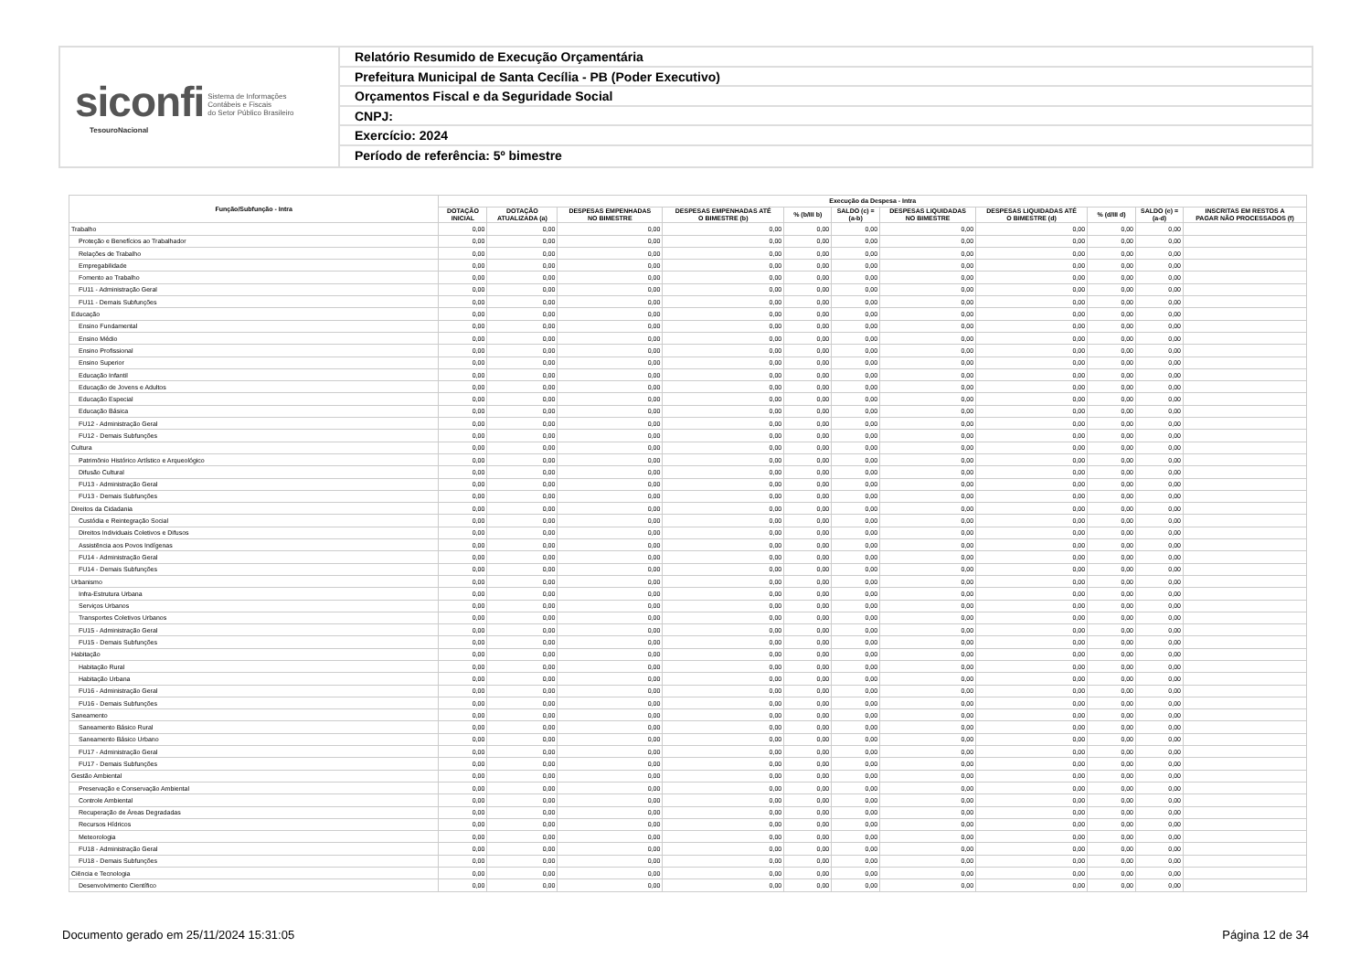siconfi Sistema de Informações
Contábeis e Fiscais
do Setor Público Brasileiro
TesouroNacional
Relatório Resumido de Execução Orçamentária
Prefeitura Municipal de Santa Cecília - PB (Poder Executivo)
Orçamentos Fiscal e da Seguridade Social
CNPJ:
Exercício: 2024
Período de referência: 5º bimestre
| Função/Subfunção - Intra | Execução da Despesa - Intra | | | | | | | | | | |
| --- | --- | --- | --- | --- | --- | --- | --- | --- | --- | --- | --- |
| | DOTAÇÃO INICIAL | DOTAÇÃO ATUALIZADA (a) | DESPESAS EMPENHADAS NO BIMESTRE | DESPESAS EMPENHADAS ATÉ O BIMESTRE (b) | % (b/III b) | SALDO (c) = (a-b) | DESPESAS LIQUIDADAS NO BIMESTRE | DESPESAS LIQUIDADAS ATÉ O BIMESTRE (d) | % (d/III d) | SALDO (e) = (a-d) | INSCRITAS EM RESTOS A PAGAR NÃO PROCESSADOS (f) |
| Trabalho | 0,00 | 0,00 | 0,00 | 0,00 | 0,00 | 0,00 | 0,00 | 0,00 | 0,00 | 0,00 | |
| Proteção e Benefícios ao Trabalhador | 0,00 | 0,00 | 0,00 | 0,00 | 0,00 | 0,00 | 0,00 | 0,00 | 0,00 | 0,00 | |
| Relações de Trabalho | 0,00 | 0,00 | 0,00 | 0,00 | 0,00 | 0,00 | 0,00 | 0,00 | 0,00 | 0,00 | |
| Empregabilidade | 0,00 | 0,00 | 0,00 | 0,00 | 0,00 | 0,00 | 0,00 | 0,00 | 0,00 | 0,00 | |
| Fomento ao Trabalho | 0,00 | 0,00 | 0,00 | 0,00 | 0,00 | 0,00 | 0,00 | 0,00 | 0,00 | 0,00 | |
| FU11 - Administração Geral | 0,00 | 0,00 | 0,00 | 0,00 | 0,00 | 0,00 | 0,00 | 0,00 | 0,00 | 0,00 | |
| FU11 - Demais Subfunções | 0,00 | 0,00 | 0,00 | 0,00 | 0,00 | 0,00 | 0,00 | 0,00 | 0,00 | 0,00 | |
| Educação | 0,00 | 0,00 | 0,00 | 0,00 | 0,00 | 0,00 | 0,00 | 0,00 | 0,00 | 0,00 | |
| Ensino Fundamental | 0,00 | 0,00 | 0,00 | 0,00 | 0,00 | 0,00 | 0,00 | 0,00 | 0,00 | 0,00 | |
| Ensino Médio | 0,00 | 0,00 | 0,00 | 0,00 | 0,00 | 0,00 | 0,00 | 0,00 | 0,00 | 0,00 | |
| Ensino Profissional | 0,00 | 0,00 | 0,00 | 0,00 | 0,00 | 0,00 | 0,00 | 0,00 | 0,00 | 0,00 | |
| Ensino Superior | 0,00 | 0,00 | 0,00 | 0,00 | 0,00 | 0,00 | 0,00 | 0,00 | 0,00 | 0,00 | |
| Educação Infantil | 0,00 | 0,00 | 0,00 | 0,00 | 0,00 | 0,00 | 0,00 | 0,00 | 0,00 | 0,00 | |
| Educação de Jovens e Adultos | 0,00 | 0,00 | 0,00 | 0,00 | 0,00 | 0,00 | 0,00 | 0,00 | 0,00 | 0,00 | |
| Educação Especial | 0,00 | 0,00 | 0,00 | 0,00 | 0,00 | 0,00 | 0,00 | 0,00 | 0,00 | 0,00 | |
| Educação Básica | 0,00 | 0,00 | 0,00 | 0,00 | 0,00 | 0,00 | 0,00 | 0,00 | 0,00 | 0,00 | |
| FU12 - Administração Geral | 0,00 | 0,00 | 0,00 | 0,00 | 0,00 | 0,00 | 0,00 | 0,00 | 0,00 | 0,00 | |
| FU12 - Demais Subfunções | 0,00 | 0,00 | 0,00 | 0,00 | 0,00 | 0,00 | 0,00 | 0,00 | 0,00 | 0,00 | |
| Cultura | 0,00 | 0,00 | 0,00 | 0,00 | 0,00 | 0,00 | 0,00 | 0,00 | 0,00 | 0,00 | |
| Patrimônio Histórico Artístico e Arqueológico | 0,00 | 0,00 | 0,00 | 0,00 | 0,00 | 0,00 | 0,00 | 0,00 | 0,00 | 0,00 | |
| Difusão Cultural | 0,00 | 0,00 | 0,00 | 0,00 | 0,00 | 0,00 | 0,00 | 0,00 | 0,00 | 0,00 | |
| FU13 - Administração Geral | 0,00 | 0,00 | 0,00 | 0,00 | 0,00 | 0,00 | 0,00 | 0,00 | 0,00 | 0,00 | |
| FU13 - Demais Subfunções | 0,00 | 0,00 | 0,00 | 0,00 | 0,00 | 0,00 | 0,00 | 0,00 | 0,00 | 0,00 | |
| Direitos da Cidadania | 0,00 | 0,00 | 0,00 | 0,00 | 0,00 | 0,00 | 0,00 | 0,00 | 0,00 | 0,00 | |
| Custódia e Reintegração Social | 0,00 | 0,00 | 0,00 | 0,00 | 0,00 | 0,00 | 0,00 | 0,00 | 0,00 | 0,00 | |
| Direitos Individuais Coletivos e Difusos | 0,00 | 0,00 | 0,00 | 0,00 | 0,00 | 0,00 | 0,00 | 0,00 | 0,00 | 0,00 | |
| Assistência aos Povos Indígenas | 0,00 | 0,00 | 0,00 | 0,00 | 0,00 | 0,00 | 0,00 | 0,00 | 0,00 | 0,00 | |
| FU14 - Administração Geral | 0,00 | 0,00 | 0,00 | 0,00 | 0,00 | 0,00 | 0,00 | 0,00 | 0,00 | 0,00 | |
| FU14 - Demais Subfunções | 0,00 | 0,00 | 0,00 | 0,00 | 0,00 | 0,00 | 0,00 | 0,00 | 0,00 | 0,00 | |
| Urbanismo | 0,00 | 0,00 | 0,00 | 0,00 | 0,00 | 0,00 | 0,00 | 0,00 | 0,00 | 0,00 | |
| Infra-Estrutura Urbana | 0,00 | 0,00 | 0,00 | 0,00 | 0,00 | 0,00 | 0,00 | 0,00 | 0,00 | 0,00 | |
| Serviços Urbanos | 0,00 | 0,00 | 0,00 | 0,00 | 0,00 | 0,00 | 0,00 | 0,00 | 0,00 | 0,00 | |
| Transportes Coletivos Urbanos | 0,00 | 0,00 | 0,00 | 0,00 | 0,00 | 0,00 | 0,00 | 0,00 | 0,00 | 0,00 | |
| FU15 - Administração Geral | 0,00 | 0,00 | 0,00 | 0,00 | 0,00 | 0,00 | 0,00 | 0,00 | 0,00 | 0,00 | |
| FU15 - Demais Subfunções | 0,00 | 0,00 | 0,00 | 0,00 | 0,00 | 0,00 | 0,00 | 0,00 | 0,00 | 0,00 | |
| Habitação | 0,00 | 0,00 | 0,00 | 0,00 | 0,00 | 0,00 | 0,00 | 0,00 | 0,00 | 0,00 | |
| Habitação Rural | 0,00 | 0,00 | 0,00 | 0,00 | 0,00 | 0,00 | 0,00 | 0,00 | 0,00 | 0,00 | |
| Habitação Urbana | 0,00 | 0,00 | 0,00 | 0,00 | 0,00 | 0,00 | 0,00 | 0,00 | 0,00 | 0,00 | |
| FU16 - Administração Geral | 0,00 | 0,00 | 0,00 | 0,00 | 0,00 | 0,00 | 0,00 | 0,00 | 0,00 | 0,00 | |
| FU16 - Demais Subfunções | 0,00 | 0,00 | 0,00 | 0,00 | 0,00 | 0,00 | 0,00 | 0,00 | 0,00 | 0,00 | |
| Saneamento | 0,00 | 0,00 | 0,00 | 0,00 | 0,00 | 0,00 | 0,00 | 0,00 | 0,00 | 0,00 | |
| Saneamento Básico Rural | 0,00 | 0,00 | 0,00 | 0,00 | 0,00 | 0,00 | 0,00 | 0,00 | 0,00 | 0,00 | |
| Saneamento Básico Urbano | 0,00 | 0,00 | 0,00 | 0,00 | 0,00 | 0,00 | 0,00 | 0,00 | 0,00 | 0,00 | |
| FU17 - Administração Geral | 0,00 | 0,00 | 0,00 | 0,00 | 0,00 | 0,00 | 0,00 | 0,00 | 0,00 | 0,00 | |
| FU17 - Demais Subfunções | 0,00 | 0,00 | 0,00 | 0,00 | 0,00 | 0,00 | 0,00 | 0,00 | 0,00 | 0,00 | |
| Gestão Ambiental | 0,00 | 0,00 | 0,00 | 0,00 | 0,00 | 0,00 | 0,00 | 0,00 | 0,00 | 0,00 | |
| Preservação e Conservação Ambiental | 0,00 | 0,00 | 0,00 | 0,00 | 0,00 | 0,00 | 0,00 | 0,00 | 0,00 | 0,00 | |
| Controle Ambiental | 0,00 | 0,00 | 0,00 | 0,00 | 0,00 | 0,00 | 0,00 | 0,00 | 0,00 | 0,00 | |
| Recuperação de Áreas Degradadas | 0,00 | 0,00 | 0,00 | 0,00 | 0,00 | 0,00 | 0,00 | 0,00 | 0,00 | 0,00 | |
| Recursos Hídricos | 0,00 | 0,00 | 0,00 | 0,00 | 0,00 | 0,00 | 0,00 | 0,00 | 0,00 | 0,00 | |
| Meteorologia | 0,00 | 0,00 | 0,00 | 0,00 | 0,00 | 0,00 | 0,00 | 0,00 | 0,00 | 0,00 | |
| FU18 - Administração Geral | 0,00 | 0,00 | 0,00 | 0,00 | 0,00 | 0,00 | 0,00 | 0,00 | 0,00 | 0,00 | |
| FU18 - Demais Subfunções | 0,00 | 0,00 | 0,00 | 0,00 | 0,00 | 0,00 | 0,00 | 0,00 | 0,00 | 0,00 | |
| Ciência e Tecnologia | 0,00 | 0,00 | 0,00 | 0,00 | 0,00 | 0,00 | 0,00 | 0,00 | 0,00 | 0,00 | |
| Desenvolvimento Científico | 0,00 | 0,00 | 0,00 | 0,00 | 0,00 | 0,00 | 0,00 | 0,00 | 0,00 | 0,00 | |
Documento gerado em 25/11/2024 15:31:05 Página 12 de 34